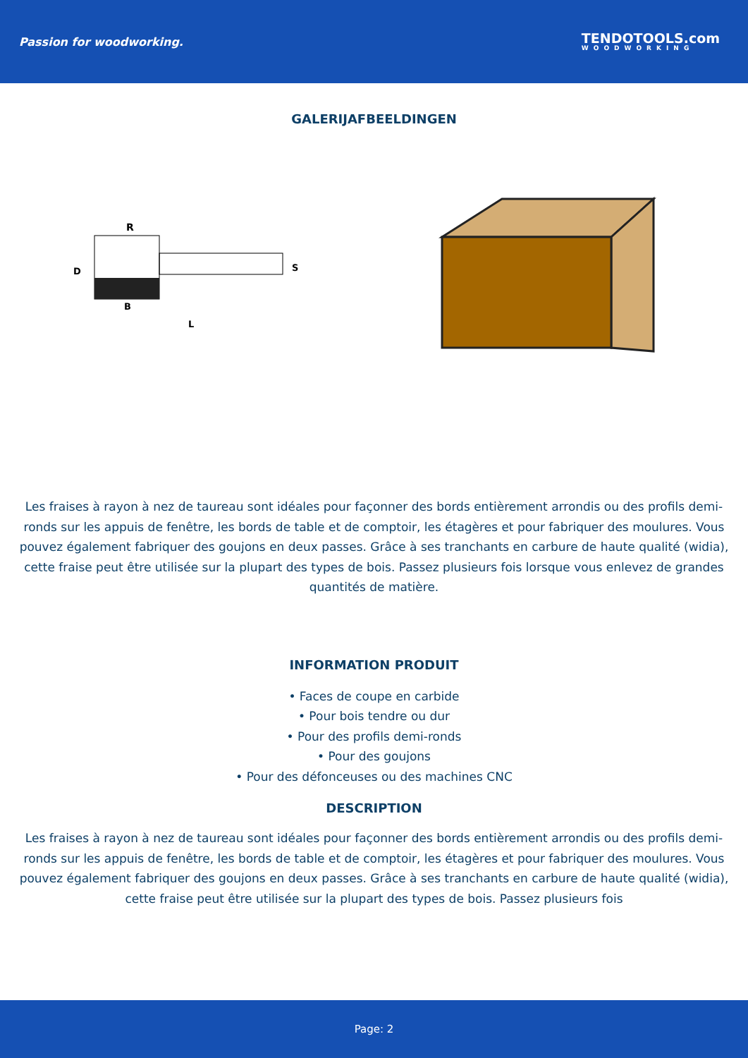Passion for woodworking.
TENDOTOOLS.com
WOODWORKING
GALERIJAFBEELDINGEN
R
D
B
L
S
Les fraises à rayon à nez de taureau sont idéales pour façonner des bords entièrement arrondis ou des profils demi-ronds sur les appuis de fenêtre, les bords de table et de comptoir, les étagères et pour fabriquer des moulures. Vous pouvez également fabriquer des goujons en deux passes. Grâce à ses tranchants en carbure de haute qualité (widia), cette fraise peut être utilisée sur la plupart des types de bois. Passez plusieurs fois lorsque vous enlevez de grandes quantités de matière.
INFORMATION PRODUIT
• Faces de coupe en carbide
• Pour bois tendre ou dur
• Pour des profils demi-ronds
• Pour des goujons
• Pour des défonceuses ou des machines CNC
DESCRIPTION
Les fraises à rayon à nez de taureau sont idéales pour façonner des bords entièrement arrondis ou des profils demi-ronds sur les appuis de fenêtre, les bords de table et de comptoir, les étagères et pour fabriquer des moulures. Vous pouvez également fabriquer des goujons en deux passes. Grâce à ses tranchants en carbure de haute qualité (widia), cette fraise peut être utilisée sur la plupart des types de bois. Passez plusieurs fois
Page: 2